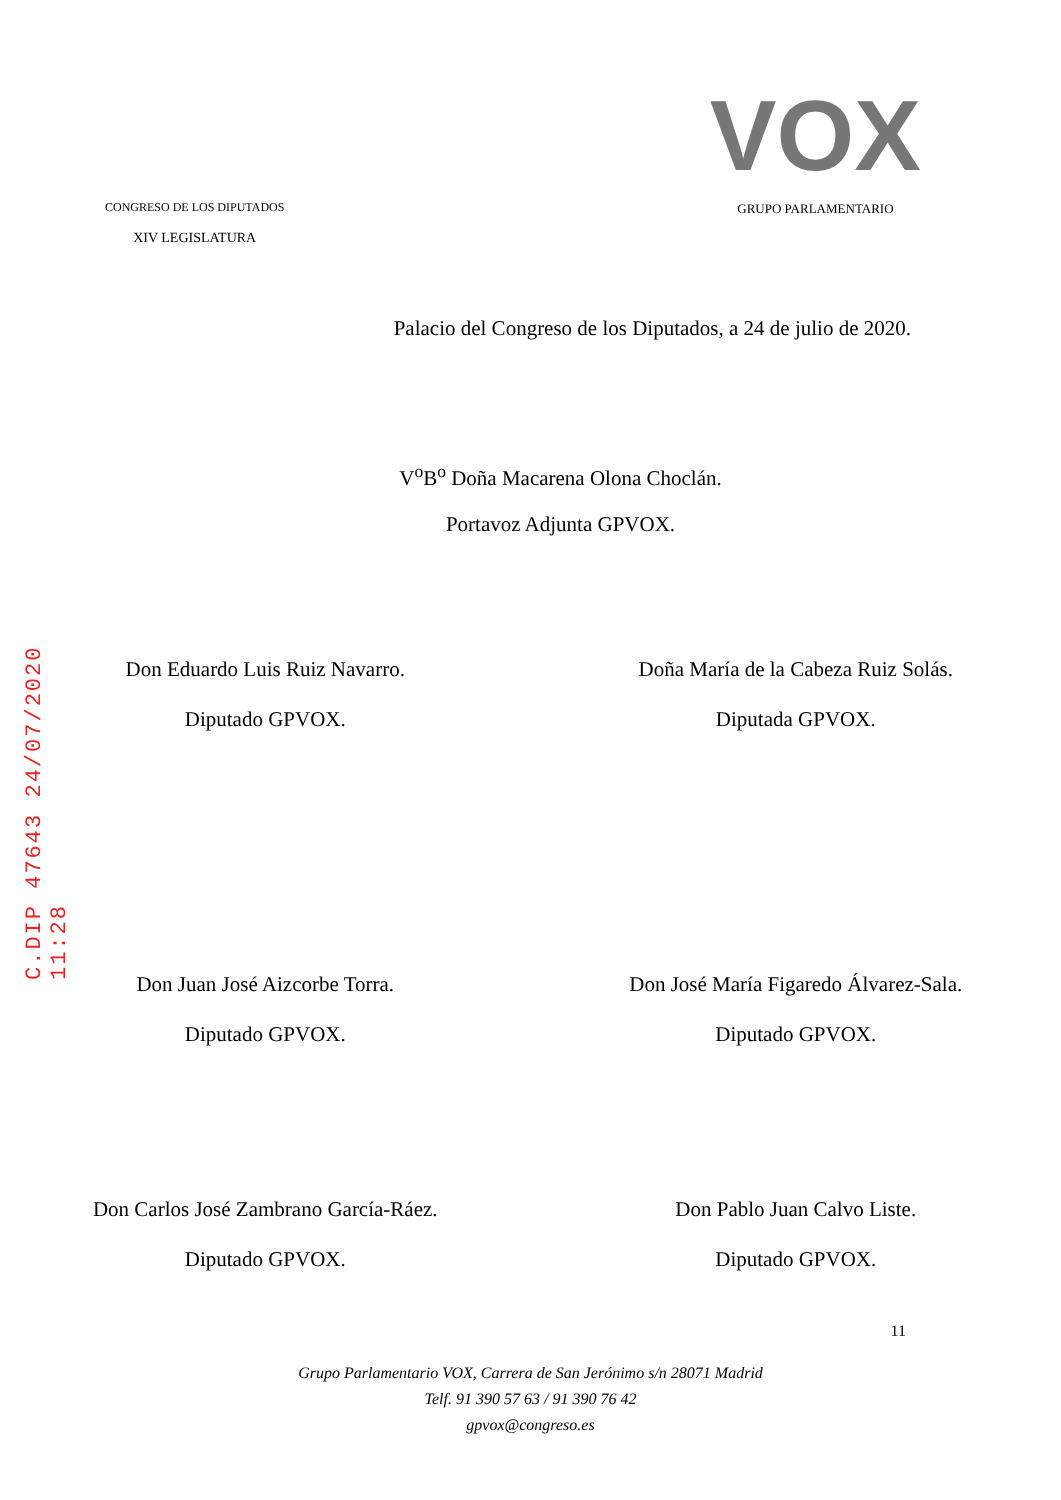C.DIP 47643 24/07/2020 11:28
CONGRESO DE LOS DIPUTADOS
XIV LEGISLATURA
VOX
GRUPO PARLAMENTARIO
Palacio del Congreso de los Diputados, a 24 de julio de 2020.
V<sup>o</sup>B<sup>o</sup> Doña Macarena Olona Choclán.
Portavoz Adjunta GPVOX.
Don Eduardo Luis Ruiz Navarro.
Diputado GPVOX.
Doña María de la Cabeza Ruiz Solás.
Diputada GPVOX.
Don Juan José Aizcorbe Torra.
Diputado GPVOX.
Don José María Figaredo Álvarez-Sala.
Diputado GPVOX.
Don Carlos José Zambrano García-Ráez.
Diputado GPVOX.
Don Pablo Juan Calvo Liste.
Diputado GPVOX.
11
Grupo Parlamentario VOX, Carrera de San Jerónimo s/n 28071 Madrid
Telf. 91 390 57 63 / 91 390 76 42
gpvox@congreso.es